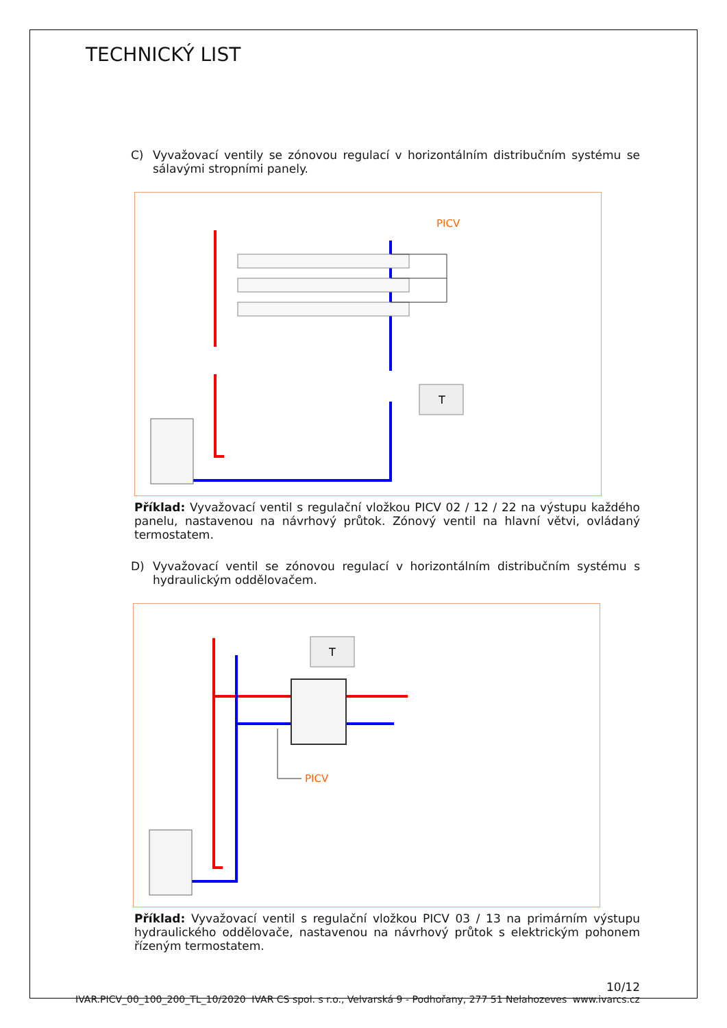TECHNICKÝ LIST
C) Vyvažovací ventily se zónovou regulací v horizontálním distribučním systému se sálavými stropními panely.
PICV
T
Příklad: Vyvažovací ventil s regulační vložkou PICV 02 / 12 / 22 na výstupu každého panelu, nastavenou na návrhový průtok. Zónový ventil na hlavní větvi, ovládaný termostatem.
D) Vyvažovací ventil se zónovou regulací v horizontálním distribučním systému s hydraulickým oddělovačem.
T
PICV
Příklad: Vyvažovací ventil s regulační vložkou PICV 03 / 13 na primárním výstupu hydraulického oddělovače, nastavenou na návrhový průtok s elektrickým pohonem řízeným termostatem.
10/12
IVAR.PICV_00_100_200_TL_10/2020 IVAR CS spol. s r.o., Velvarská 9 - Podhořany, 277 51 Nelahozeves www.ivarcs.cz